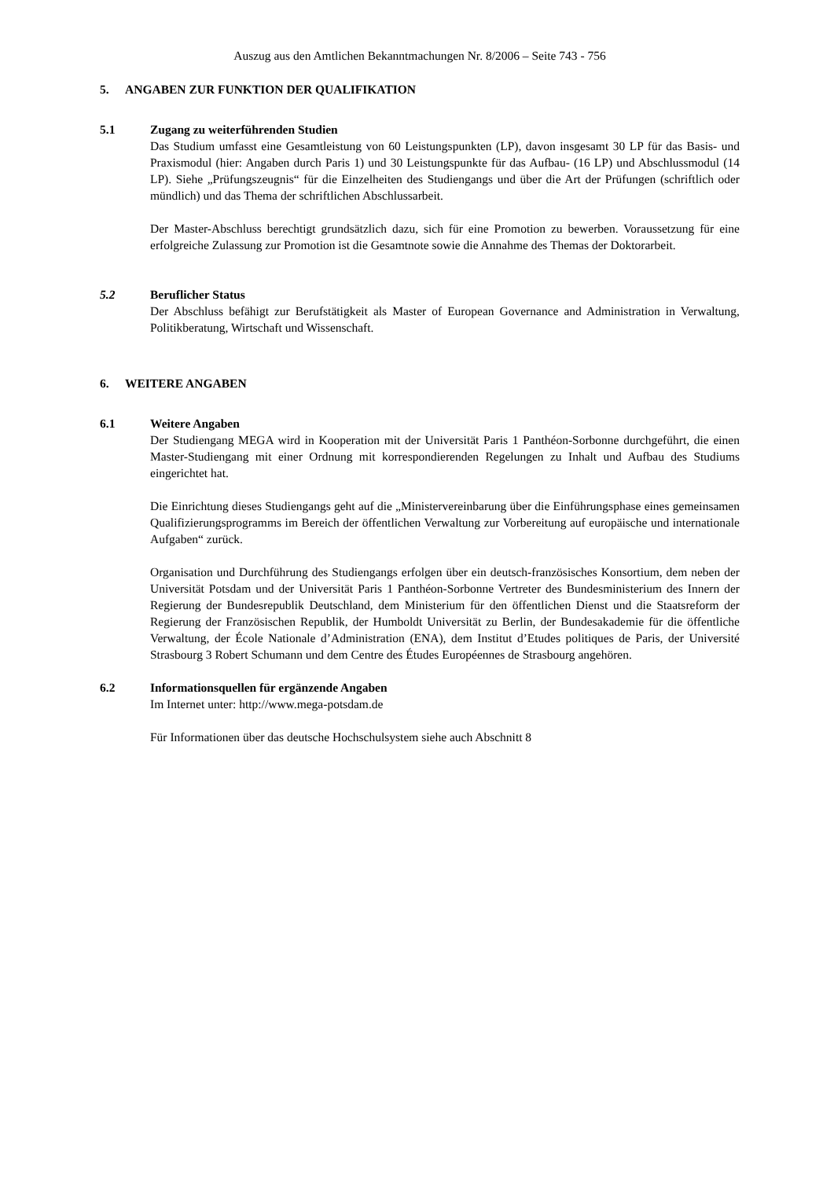Auszug aus den Amtlichen Bekanntmachungen Nr. 8/2006 – Seite 743 - 756
5. ANGABEN ZUR FUNKTION DER QUALIFIKATION
5.1 Zugang zu weiterführenden Studien
Das Studium umfasst eine Gesamtleistung von 60 Leistungspunkten (LP), davon insgesamt 30 LP für das Basis- und Praxismodul (hier: Angaben durch Paris 1) und 30 Leistungspunkte für das Aufbau- (16 LP) und Abschlussmodul (14 LP). Siehe „Prüfungszeugnis“ für die Einzelheiten des Studiengangs und über die Art der Prüfungen (schriftlich oder mündlich) und das Thema der schriftlichen Abschlussarbeit.
Der Master-Abschluss berechtigt grundsätzlich dazu, sich für eine Promotion zu bewerben. Voraussetzung für eine erfolgreiche Zulassung zur Promotion ist die Gesamtnote sowie die Annahme des Themas der Doktorarbeit.
5.2 Beruflicher Status
Der Abschluss befähigt zur Berufstätigkeit als Master of European Governance and Administration in Verwaltung, Politikberatung, Wirtschaft und Wissenschaft.
6. WEITERE ANGABEN
6.1 Weitere Angaben
Der Studiengang MEGA wird in Kooperation mit der Universität Paris 1 Panthéon-Sorbonne durchgeführt, die einen Master-Studiengang mit einer Ordnung mit korrespondierenden Regelungen zu Inhalt und Aufbau des Studiums eingerichtet hat.
Die Einrichtung dieses Studiengangs geht auf die „Ministervereinbarung über die Einführungsphase eines gemeinsamen Qualifizierungsprogramms im Bereich der öffentlichen Verwaltung zur Vorbereitung auf europäische und internationale Aufgaben“ zurück.
Organisation und Durchführung des Studiengangs erfolgen über ein deutsch-französisches Konsortium, dem neben der Universität Potsdam und der Universität Paris 1 Panthéon-Sorbonne Vertreter des Bundesministerium des Innern der Regierung der Bundesrepublik Deutschland, dem Ministerium für den öffentlichen Dienst und die Staatsreform der Regierung der Französischen Republik, der Humboldt Universität zu Berlin, der Bundesakademie für die öffentliche Verwaltung, der École Nationale d’Administration (ENA), dem Institut d’Etudes politiques de Paris, der Université Strasbourg 3 Robert Schumann und dem Centre des Études Européennes de Strasbourg angehören.
6.2 Informationsquellen für ergänzende Angaben
Im Internet unter: http://www.mega-potsdam.de
Für Informationen über das deutsche Hochschulsystem siehe auch Abschnitt 8